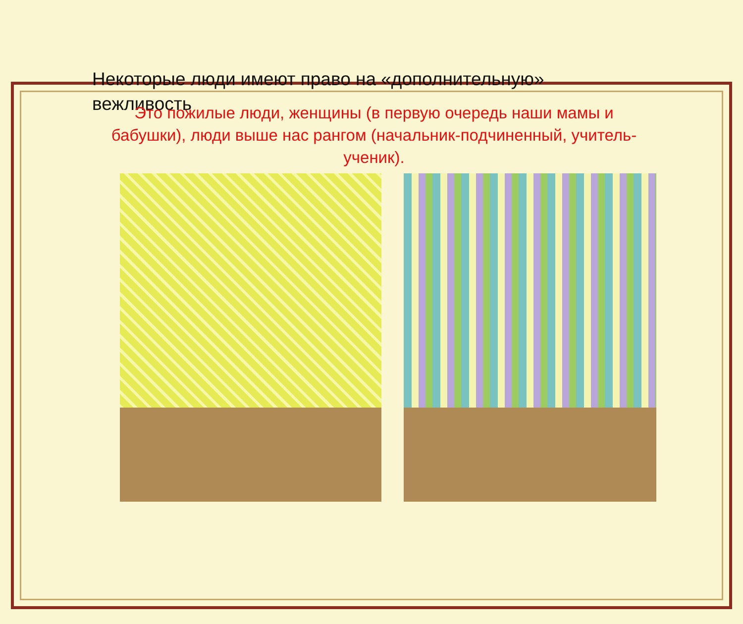Некоторые люди имеют право на «дополнительную» вежливость
Это пожилые люди, женщины (в первую очередь наши мамы и бабушки), люди выше нас рангом (начальник-подчиненный, учитель-ученик).